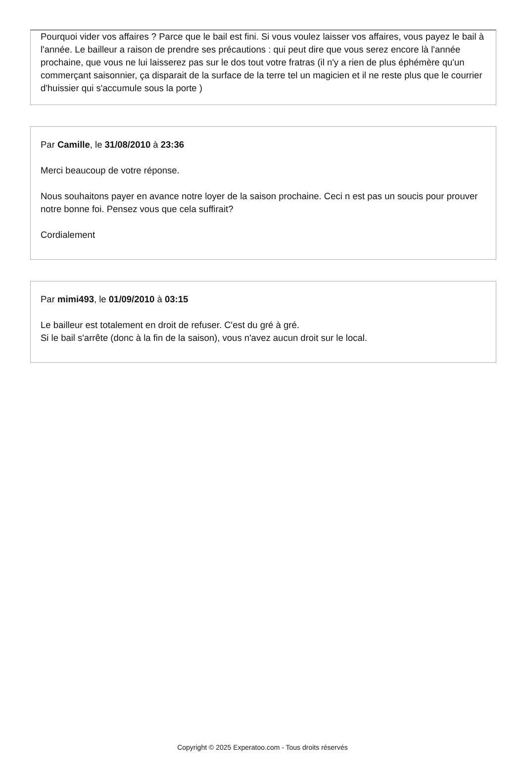Pourquoi vider vos affaires ? Parce que le bail est fini. Si vous voulez laisser vos affaires, vous payez le bail à l'année. Le bailleur a raison de prendre ses précautions : qui peut dire que vous serez encore là l'année prochaine, que vous ne lui laisserez pas sur le dos tout votre fratras (il n'y a rien de plus éphémère qu'un commerçant saisonnier, ça disparait de la surface de la terre tel un magicien et il ne reste plus que le courrier d'huissier qui s'accumule sous la porte )
Par Camille, le 31/08/2010 à 23:36
Merci beaucoup de votre réponse.
Nous souhaitons payer en avance notre loyer de la saison prochaine. Ceci n est pas un soucis pour prouver notre bonne foi. Pensez vous que cela suffirait?
Cordialement
Par mimi493, le 01/09/2010 à 03:15
Le bailleur est totalement en droit de refuser. C'est du gré à gré.
Si le bail s'arrête (donc à la fin de la saison), vous n'avez aucun droit sur le local.
Copyright © 2025 Experatoo.com - Tous droits réservés